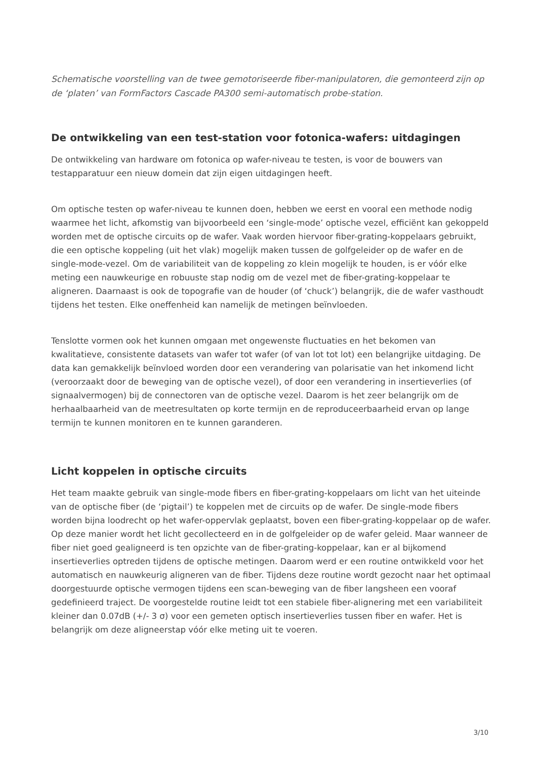Schematische voorstelling van de twee gemotoriseerde fiber-manipulatoren, die gemonteerd zijn op de ‘platen’ van FormFactors Cascade PA300 semi-automatisch probe-station.
De ontwikkeling van een test-station voor fotonica-wafers: uitdagingen
De ontwikkeling van hardware om fotonica op wafer-niveau te testen, is voor de bouwers van testapparatuur een nieuw domein dat zijn eigen uitdagingen heeft.
Om optische testen op wafer-niveau te kunnen doen, hebben we eerst en vooral een methode nodig waarmee het licht, afkomstig van bijvoorbeeld een ‘single-mode’ optische vezel, efficiënt kan gekoppeld worden met de optische circuits op de wafer. Vaak worden hiervoor fiber-grating-koppelaars gebruikt, die een optische koppeling (uit het vlak) mogelijk maken tussen de golfgeleider op de wafer en de single-mode-vezel. Om de variabiliteit van de koppeling zo klein mogelijk te houden, is er vóór elke meting een nauwkeurige en robuuste stap nodig om de vezel met de fiber-grating-koppelaar te aligneren. Daarnaast is ook de topografie van de houder (of ‘chuck’) belangrijk, die de wafer vasthoudt tijdens het testen. Elke oneffenheid kan namelijk de metingen beïnvloeden.
Tenslotte vormen ook het kunnen omgaan met ongewenste fluctuaties en het bekomen van kwalitatieve, consistente datasets van wafer tot wafer (of van lot tot lot) een belangrijke uitdaging. De data kan gemakkelijk beïnvloed worden door een verandering van polarisatie van het inkomend licht (veroorzaakt door de beweging van de optische vezel), of door een verandering in insertieverlies (of signaalvermogen) bij de connectoren van de optische vezel. Daarom is het zeer belangrijk om de herhaalbaarheid van de meetresultaten op korte termijn en de reproduceerbaarheid ervan op lange termijn te kunnen monitoren en te kunnen garanderen.
Licht koppelen in optische circuits
Het team maakte gebruik van single-mode fibers en fiber-grating-koppelaars om licht van het uiteinde van de optische fiber (de ‘pigtail’) te koppelen met de circuits op de wafer. De single-mode fibers worden bijna loodrecht op het wafer-oppervlak geplaatst, boven een fiber-grating-koppelaar op de wafer. Op deze manier wordt het licht gecollecteerd en in de golfgeleider op de wafer geleid. Maar wanneer de fiber niet goed gealigneerd is ten opzichte van de fiber-grating-koppelaar, kan er al bijkomend insertieverlies optreden tijdens de optische metingen. Daarom werd er een routine ontwikkeld voor het automatisch en nauwkeurig aligneren van de fiber. Tijdens deze routine wordt gezocht naar het optimaal doorgestuurde optische vermogen tijdens een scan-beweging van de fiber langsheen een vooraf gedefinieerd traject. De voorgestelde routine leidt tot een stabiele fiber-alignering met een variabiliteit kleiner dan 0.07dB (+/- 3 σ) voor een gemeten optisch insertieverlies tussen fiber en wafer. Het is belangrijk om deze aligneerstap vóór elke meting uit te voeren.
3/10